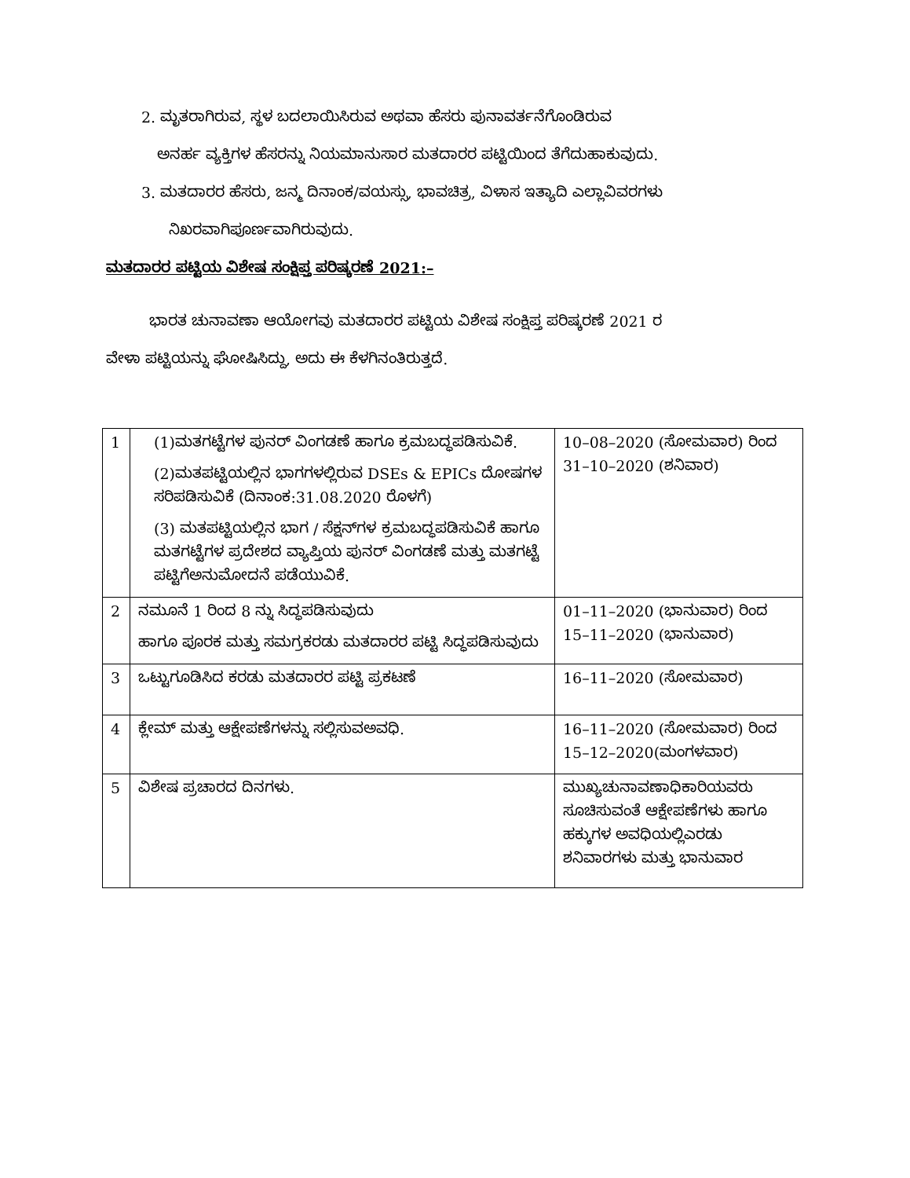2. ಮೃತರಾಗಿರುವ, ಸ್ಥಳ ಬದಲಾಯಿಸಿರುವ ಅಥವಾ ಹೆಸರು ಪುನಾವರ್ತನೆಗೊಂಡಿರುವ
ಅನರ್ಹ ವ್ಯಕ್ತಿಗಳ ಹೆಸರನ್ನು ನಿಯಮಾನುಸಾರ ಮತದಾರರ ಪಟ್ಟಿಯಿಂದ ತೆಗೆದುಹಾಕುವುದು.
3. ಮತದಾರರ ಹೆಸರು, ಜನ್ಮ ದಿನಾಂಕ/ವಯಸ್ಸು, ಭಾವಚಿತ್ರ, ವಿಳಾಸ ಇತ್ಯಾದಿ ಎಲ್ಲಾವಿವರಗಳು
ನಿಖರವಾಗಿಪೂರ್ಣವಾಗಿರುವುದು.
ಮತದಾರರ ಪಟ್ಟಿಯ ವಿಶೇಷ ಸಂಕ್ಷಿಪ್ತ ಪರಿಷ್ಕರಣೆ 2021:–
ಭಾರತ ಚುನಾವಣಾ ಆಯೋಗವು ಮತದಾರರ ಪಟ್ಟಿಯ ವಿಶೇಷ ಸಂಕ್ಷಿಪ್ತ ಪರಿಷ್ಕರಣೆ 2021 ರ
ವೇಳಾ ಪಟ್ಟಿಯನ್ನು ಘೋಷಿಸಿದ್ದು, ಅದು ಈ ಕೆಳಗಿನಂತಿರುತ್ತದೆ.
| 1 | (1)ಮತಗಟ್ಟೆಗಳ ಪುನರ್ ವಿಂಗಡಣೆ ಹಾಗೂ ಕ್ರಮಬದ್ಧಪಡಿಸುವಿಕೆ. (2)ಮತಪಟ್ಟಿಯಲ್ಲಿನ ಭಾಗಗಳಲ್ಲಿರುವ DSEs & EPICs ದೋಷಗಳ ಸರಿಪಡಿಸುವಿಕೆ (ದಿನಾಂಕ:31.08.2020 ರೊಳಗೆ) (3) ಮತಪಟ್ಟಿಯಲ್ಲಿನ ಭಾಗ / ಸೆಕ್ಷನ್‌ಗಳ ಕ್ರಮಬದ್ಧಪಡಿಸುವಿಕೆ ಹಾಗೂ ಮತಗಟ್ಟೆಗಳ ಪ್ರದೇಶದ ವ್ಯಾಪ್ತಿಯ ಪುನರ್ ವಿಂಗಡಣೆ ಮತ್ತು ಮತಗಟ್ಟೆ ಪಟ್ಟಿಗೆಅನುಮೋದನೆ ಪಡೆಯುವಿಕೆ. | 10–08–2020 (ಸೋಮವಾರ) ರಿಂದ 31–10–2020 (ಶನಿವಾರ) |
| 2 | ನಮೂನೆ 1 ರಿಂದ 8 ನ್ನು ಸಿದ್ಧಪಡಿಸುವುದು ಹಾಗೂ ಪೂರಕ ಮತ್ತು ಸಮಗ್ರಕರಡು ಮತದಾರರ ಪಟ್ಟಿ ಸಿದ್ಧಪಡಿಸುವುದು | 01–11–2020 (ಭಾನುವಾರ) ರಿಂದ 15–11–2020 (ಭಾನುವಾರ) |
| 3 | ಒಟ್ಟುಗೂಡಿಸಿದ ಕರಡು ಮತದಾರರ ಪಟ್ಟಿ ಪ್ರಕಟಣೆ | 16–11–2020 (ಸೋಮವಾರ) |
| 4 | ಕ್ಲೇಮ್ ಮತ್ತು ಆಕ್ಷೇಪಣೆಗಳನ್ನು ಸಲ್ಲಿಸುವಅವಧಿ. | 16–11–2020 (ಸೋಮವಾರ) ರಿಂದ 15–12–2020(ಮಂಗಳವಾರ) |
| 5 | ವಿಶೇಷ ಪ್ರಚಾರದ ದಿನಗಳು. | ಮುಖ್ಯಚುನಾವಣಾಧಿಕಾರಿಯವರು ಸೂಚಿಸುವಂತೆ ಆಕ್ಷೇಪಣೆಗಳು ಹಾಗೂ ಹಕ್ಕುಗಳ ಅವಧಿಯಲ್ಲಿಎರಡು ಶನಿವಾರಗಳು ಮತ್ತು ಭಾನುವಾರ |